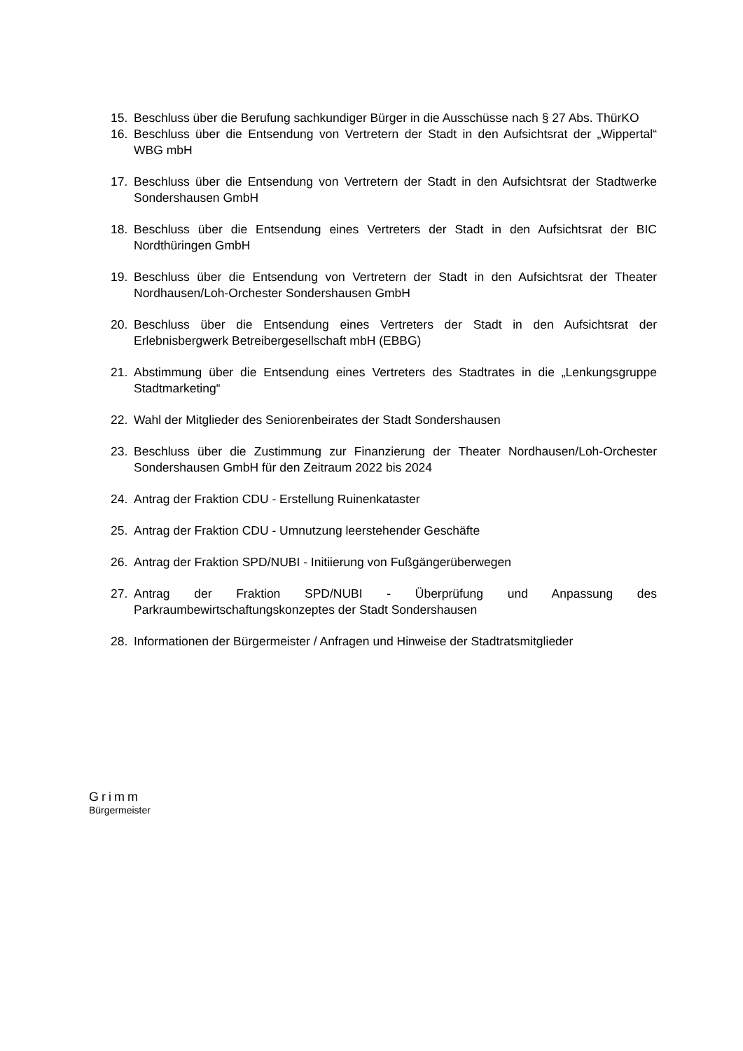15. Beschluss über die Berufung sachkundiger Bürger in die Ausschüsse nach § 27 Abs. ThürKO
16. Beschluss über die Entsendung von Vertretern der Stadt in den Aufsichtsrat der „Wippertal“ WBG mbH
17. Beschluss über die Entsendung von Vertretern der Stadt in den Aufsichtsrat der Stadtwerke Sondershausen GmbH
18. Beschluss über die Entsendung eines Vertreters der Stadt in den Aufsichtsrat der BIC Nordthüringen GmbH
19. Beschluss über die Entsendung von Vertretern der Stadt in den Aufsichtsrat der Theater Nordhausen/Loh-Orchester Sondershausen GmbH
20. Beschluss über die Entsendung eines Vertreters der Stadt in den Aufsichtsrat der Erlebnisbergwerk Betreibergesellschaft mbH (EBBG)
21. Abstimmung über die Entsendung eines Vertreters des Stadtrates in die „Lenkungsgruppe Stadtmarketing“
22. Wahl der Mitglieder des Seniorenbeirates der Stadt Sondershausen
23. Beschluss über die Zustimmung zur Finanzierung der Theater Nordhausen/Loh-Orchester Sondershausen GmbH für den Zeitraum 2022 bis 2024
24. Antrag der Fraktion CDU - Erstellung Ruinenkataster
25. Antrag der Fraktion CDU - Umnutzung leerstehender Geschäfte
26. Antrag der Fraktion SPD/NUBI - Initiierung von Fußgängerüberwegen
27. Antrag der Fraktion SPD/NUBI - Überprüfung und Anpassung des Parkraumbewirtschaftungskonzeptes der Stadt Sondershausen
28. Informationen der Bürgermeister / Anfragen und Hinweise der Stadtratsmitglieder
Grimm
Bürgermeister